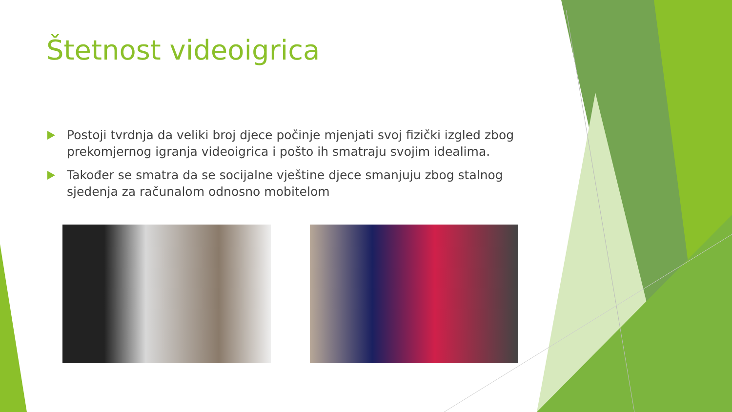Štetnost videoigrica
Postoji tvrdnja da veliki broj djece počinje mjenjati svoj fizički izgled zbog prekomjernog igranja videoigrica i pošto ih smatraju svojim idealima.
Također se smatra da se socijalne vještine djece smanjuju zbog stalnog sjedenja za računalom odnosno mobitelom